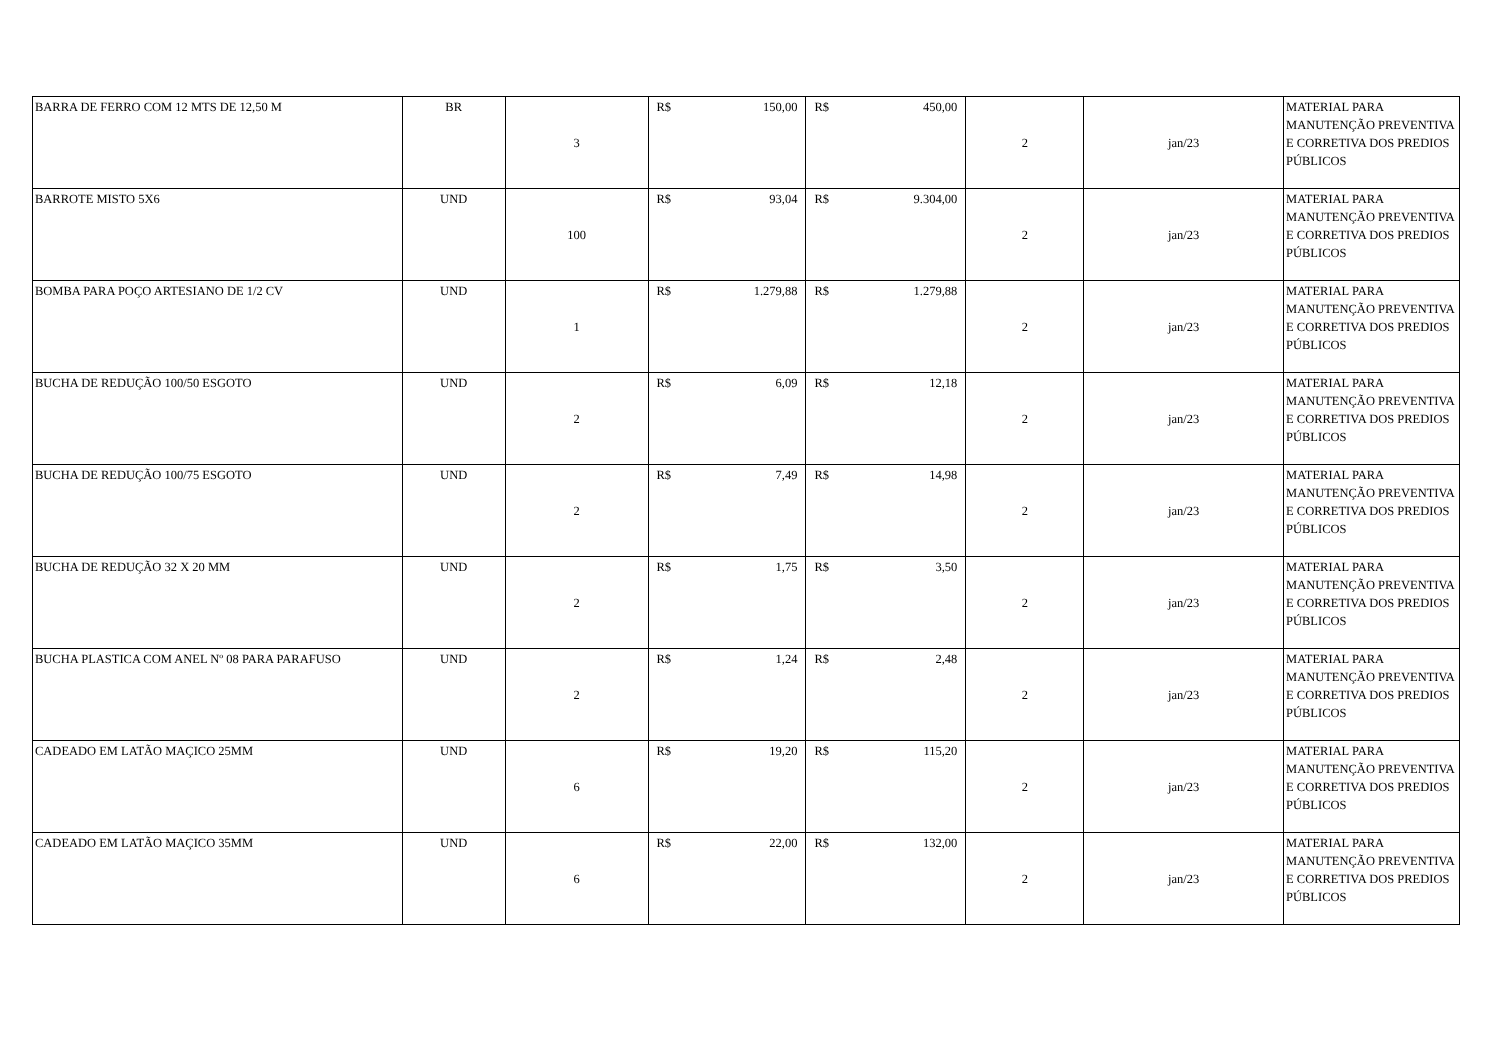| BARRA DE FERRO COM 12 MTS DE 12,50 M | BR | 3 | R$ 150,00 | R$ 450,00 | 2 | jan/23 | MATERIAL PARA MANUTENÇÃO PREVENTIVA E CORRETIVA DOS PREDIOS PÚBLICOS |
| BARROTE MISTO 5X6 | UND | 100 | R$ 93,04 | R$ 9.304,00 | 2 | jan/23 | MATERIAL PARA MANUTENÇÃO PREVENTIVA E CORRETIVA DOS PREDIOS PÚBLICOS |
| BOMBA PARA POÇO ARTESIANO DE 1/2 CV | UND | 1 | R$ 1.279,88 | R$ 1.279,88 | 2 | jan/23 | MATERIAL PARA MANUTENÇÃO PREVENTIVA E CORRETIVA DOS PREDIOS PÚBLICOS |
| BUCHA DE REDUÇÃO 100/50 ESGOTO | UND | 2 | R$ 6,09 | R$ 12,18 | 2 | jan/23 | MATERIAL PARA MANUTENÇÃO PREVENTIVA E CORRETIVA DOS PREDIOS PÚBLICOS |
| BUCHA DE REDUÇÃO 100/75 ESGOTO | UND | 2 | R$ 7,49 | R$ 14,98 | 2 | jan/23 | MATERIAL PARA MANUTENÇÃO PREVENTIVA E CORRETIVA DOS PREDIOS PÚBLICOS |
| BUCHA DE REDUÇÃO 32 X 20 MM | UND | 2 | R$ 1,75 | R$ 3,50 | 2 | jan/23 | MATERIAL PARA MANUTENÇÃO PREVENTIVA E CORRETIVA DOS PREDIOS PÚBLICOS |
| BUCHA PLASTICA COM ANEL Nº 08 PARA PARAFUSO | UND | 2 | R$ 1,24 | R$ 2,48 | 2 | jan/23 | MATERIAL PARA MANUTENÇÃO PREVENTIVA E CORRETIVA DOS PREDIOS PÚBLICOS |
| CADEADO EM LATÃO MAÇICO 25MM | UND | 6 | R$ 19,20 | R$ 115,20 | 2 | jan/23 | MATERIAL PARA MANUTENÇÃO PREVENTIVA E CORRETIVA DOS PREDIOS PÚBLICOS |
| CADEADO EM LATÃO MAÇICO 35MM | UND | 6 | R$ 22,00 | R$ 132,00 | 2 | jan/23 | MATERIAL PARA MANUTENÇÃO PREVENTIVA E CORRETIVA DOS PREDIOS PÚBLICOS |